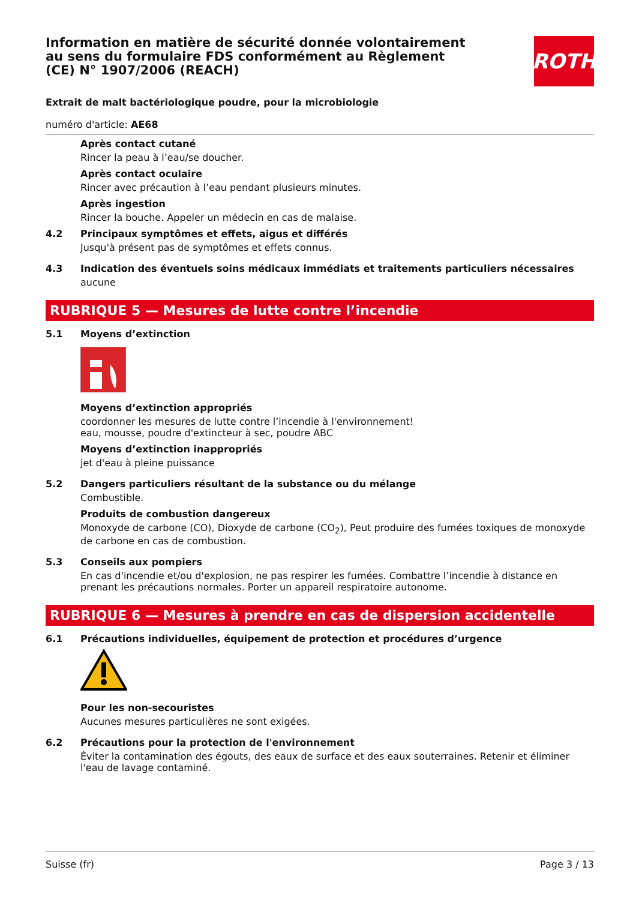ROTH
Information en matière de sécurité donnée volontairement au sens du formulaire FDS conformément au Règlement (CE) N° 1907/2006 (REACH)
Extrait de malt bactériologique poudre, pour la microbiologie
numéro d'article: AE68
Après contact cutané
Rincer la peau à l’eau/se doucher.
Après contact oculaire
Rincer avec précaution à l’eau pendant plusieurs minutes.
Après ingestion
Rincer la bouche. Appeler un médecin en cas de malaise.
4.2 Principaux symptômes et effets, aigus et différés
Jusqu'à présent pas de symptômes et effets connus.
4.3 Indication des éventuels soins médicaux immédiats et traitements particuliers nécessaires
aucune
RUBRIQUE 5 — Mesures de lutte contre l’incendie
5.1 Moyens d’extinction
Moyens d’extinction appropriés
coordonner les mesures de lutte contre l’incendie à l'environnement!
eau, mousse, poudre d'extincteur à sec, poudre ABC
Moyens d’extinction inappropriés
jet d'eau à pleine puissance
5.2 Dangers particuliers résultant de la substance ou du mélange
Combustible.
Produits de combustion dangereux
Monoxyde de carbone (CO), Dioxyde de carbone (CO<sub>2</sub>), Peut produire des fumées toxiques de monoxyde de carbone en cas de combustion.
5.3 Conseils aux pompiers
En cas d'incendie et/ou d'explosion, ne pas respirer les fumées. Combattre l’incendie à distance en prenant les précautions normales. Porter un appareil respiratoire autonome.
RUBRIQUE 6 — Mesures à prendre en cas de dispersion accidentelle
6.1 Précautions individuelles, équipement de protection et procédures d’urgence
Pour les non-secouristes
Aucunes mesures particulières ne sont exigées.
6.2 Précautions pour la protection de l'environnement
Éviter la contamination des égouts, des eaux de surface et des eaux souterraines. Retenir et éliminer l'eau de lavage contaminé.
Suisse (fr) Page 3 / 13